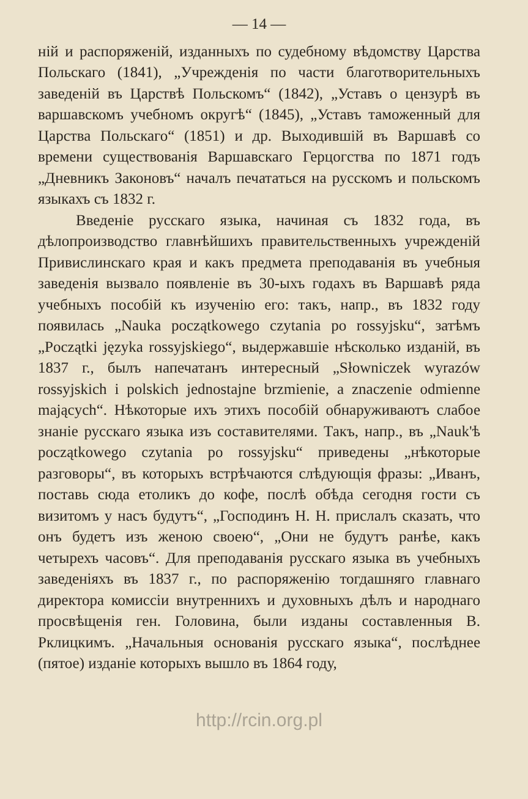— 14 —
ній и распоряженій, изданныхъ по судебному вѣдомству Царства Польскаго (1841), „Учрежденія по части благотворительныхъ заведеній въ Царствѣ Польскомъ“ (1842), „Уставъ о цензурѣ въ варшавскомъ учебномъ округѣ“ (1845), „Уставъ таможенный для Царства Польскаго“ (1851) и др. Выходившій въ Варшавѣ со времени существованія Варшавскаго Герцогства по 1871 годъ „Дневникъ Законовъ“ началъ печататься на русскомъ и польскомъ языкахъ съ 1832 г.
Введеніе русскаго языка, начиная съ 1832 года, въ дѣлопроизводство главнѣйшихъ правительственныхъ учрежденій Привислинскаго края и какъ предмета преподаванія въ учебныя заведенія вызвало появленіе въ 30-ыхъ годахъ въ Варшавѣ ряда учебныхъ пособій къ изученію его: такъ, напр., въ 1832 году появилась „Nauka początkowego czytania po rossyjsku“, затѣмъ „Początki języka rossyjskiego“, выдержавшіе нѣсколько изданій, въ 1837 г., былъ напечатанъ интересный „Słowniczek wyrazów rossyjskich i polskich jednostajne brzmienie, a znaczenie odmienne mających“. Нѣкоторые ихъ этихъ пособій обнаруживаютъ слабое знаніе русскаго языка изъ составителями. Такъ, напр., въ „Nauk'ѣ początkowego czytania po rossyjsku“ приведены „нѣкоторые разговоры“, въ которыхъ встрѣчаются слѣдующія фразы: „Иванъ, поставь сюда етоликъ до кофе, послѣ обѣда сегодня гости съ визитомъ у насъ будутъ“, „Господинъ Н. Н. прислалъ сказать, что онъ будетъ изъ женою своею“, „Они не будутъ ранѣе, какъ четырехъ часовъ“. Для преподаванія русскаго языка въ учебныхъ заведеніяхъ въ 1837 г., по распоряженію тогдашняго главнаго директора комиссіи внутреннихъ и духовныхъ дѣлъ и народнаго просвѣщенія ген. Головина, были изданы составленныя В. Рклицкимъ. „Начальныя основанія русскаго языка“, послѣднее (пятое) изданіе которыхъ вышло въ 1864 году,
http://rcin.org.pl